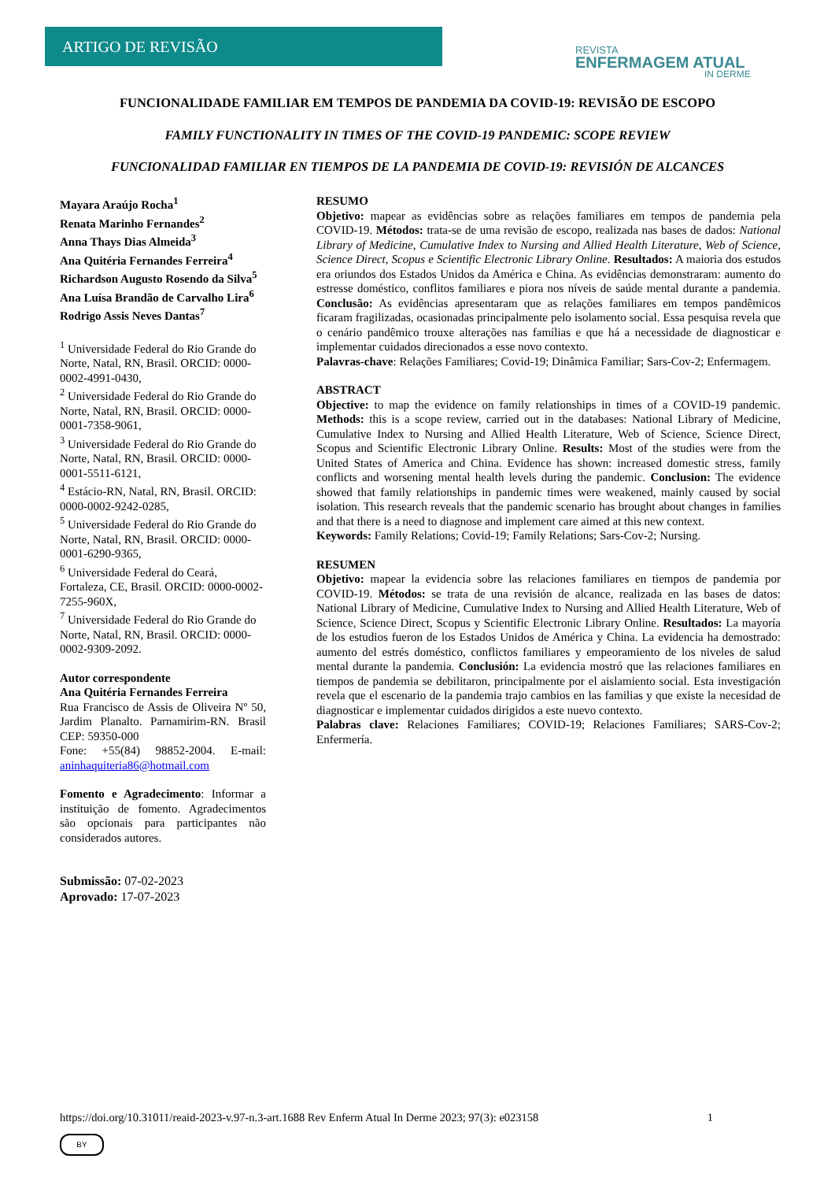ARTIGO DE REVISÃO
REVISTA
ENFERMAGEM ATUAL
IN DERME
FUNCIONALIDADE FAMILIAR EM TEMPOS DE PANDEMIA DA COVID-19: REVISÃO DE ESCOPO
FAMILY FUNCTIONALITY IN TIMES OF THE COVID-19 PANDEMIC: SCOPE REVIEW
FUNCIONALIDAD FAMILIAR EN TIEMPOS DE LA PANDEMIA DE COVID-19: REVISIÓN DE ALCANCES
Mayara Araújo Rocha<sup>1</sup>
Renata Marinho Fernandes<sup>2</sup>
Anna Thays Dias Almeida<sup>3</sup>
Ana Quitéria Fernandes Ferreira<sup>4</sup>
Richardson Augusto Rosendo da Silva<sup>5</sup>
Ana Luísa Brandão de Carvalho Lira<sup>6</sup>
Rodrigo Assis Neves Dantas<sup>7</sup>
<sup>1</sup> Universidade Federal do Rio Grande do Norte, Natal, RN, Brasil. ORCID: 0000-0002-4991-0430,
<sup>2</sup> Universidade Federal do Rio Grande do Norte, Natal, RN, Brasil. ORCID: 0000-0001-7358-9061,
<sup>3</sup> Universidade Federal do Rio Grande do Norte, Natal, RN, Brasil. ORCID: 0000-0001-5511-6121,
<sup>4</sup> Estácio-RN, Natal, RN, Brasil. ORCID: 0000-0002-9242-0285,
<sup>5</sup> Universidade Federal do Rio Grande do Norte, Natal, RN, Brasil. ORCID: 0000-0001-6290-9365,
<sup>6</sup> Universidade Federal do Ceará, Fortaleza, CE, Brasil. ORCID: 0000-0002-7255-960X,
<sup>7</sup> Universidade Federal do Rio Grande do Norte, Natal, RN, Brasil. ORCID: 0000-0002-9309-2092.
Autor correspondente
Ana Quitéria Fernandes Ferreira
Rua Francisco de Assis de Oliveira Nº 50, Jardim Planalto. Parnamirim-RN. Brasil CEP: 59350-000
Fone: +55(84) 98852-2004. E-mail: aninhaquiteria86@hotmail.com
Fomento e Agradecimento: Informar a instituição de fomento. Agradecimentos são opcionais para participantes não considerados autores.
Submissão: 07-02-2023
Aprovado: 17-07-2023
RESUMO
Objetivo: mapear as evidências sobre as relações familiares em tempos de pandemia pela COVID-19. Métodos: trata-se de uma revisão de escopo, realizada nas bases de dados: National Library of Medicine, Cumulative Index to Nursing and Allied Health Literature, Web of Science, Science Direct, Scopus e Scientific Electronic Library Online. Resultados: A maioria dos estudos era oriundos dos Estados Unidos da América e China. As evidências demonstraram: aumento do estresse doméstico, conflitos familiares e piora nos níveis de saúde mental durante a pandemia. Conclusão: As evidências apresentaram que as relações familiares em tempos pandêmicos ficaram fragilizadas, ocasionadas principalmente pelo isolamento social. Essa pesquisa revela que o cenário pandêmico trouxe alterações nas famílias e que há a necessidade de diagnosticar e implementar cuidados direcionados a esse novo contexto.
Palavras-chave: Relações Familiares; Covid-19; Dinâmica Familiar; Sars-Cov-2; Enfermagem.
ABSTRACT
Objective: to map the evidence on family relationships in times of a COVID-19 pandemic. Methods: this is a scope review, carried out in the databases: National Library of Medicine, Cumulative Index to Nursing and Allied Health Literature, Web of Science, Science Direct, Scopus and Scientific Electronic Library Online. Results: Most of the studies were from the United States of America and China. Evidence has shown: increased domestic stress, family conflicts and worsening mental health levels during the pandemic. Conclusion: The evidence showed that family relationships in pandemic times were weakened, mainly caused by social isolation. This research reveals that the pandemic scenario has brought about changes in families and that there is a need to diagnose and implement care aimed at this new context.
Keywords: Family Relations; Covid-19; Family Relations; Sars-Cov-2; Nursing.
RESUMEN
Objetivo: mapear la evidencia sobre las relaciones familiares en tiempos de pandemia por COVID-19. Métodos: se trata de una revisión de alcance, realizada en las bases de datos: National Library of Medicine, Cumulative Index to Nursing and Allied Health Literature, Web of Science, Science Direct, Scopus y Scientific Electronic Library Online. Resultados: La mayoría de los estudios fueron de los Estados Unidos de América y China. La evidencia ha demostrado: aumento del estrés doméstico, conflictos familiares y empeoramiento de los niveles de salud mental durante la pandemia. Conclusión: La evidencia mostró que las relaciones familiares en tiempos de pandemia se debilitaron, principalmente por el aislamiento social. Esta investigación revela que el escenario de la pandemia trajo cambios en las familias y que existe la necesidad de diagnosticar e implementar cuidados dirigidos a este nuevo contexto.
Palabras clave: Relaciones Familiares; COVID-19; Relaciones Familiares; SARS-Cov-2; Enfermería.
https://doi.org/10.31011/reaid-2023-v.97-n.3-art.1688 Rev Enferm Atual In Derme 2023; 97(3): e023158 1
BY